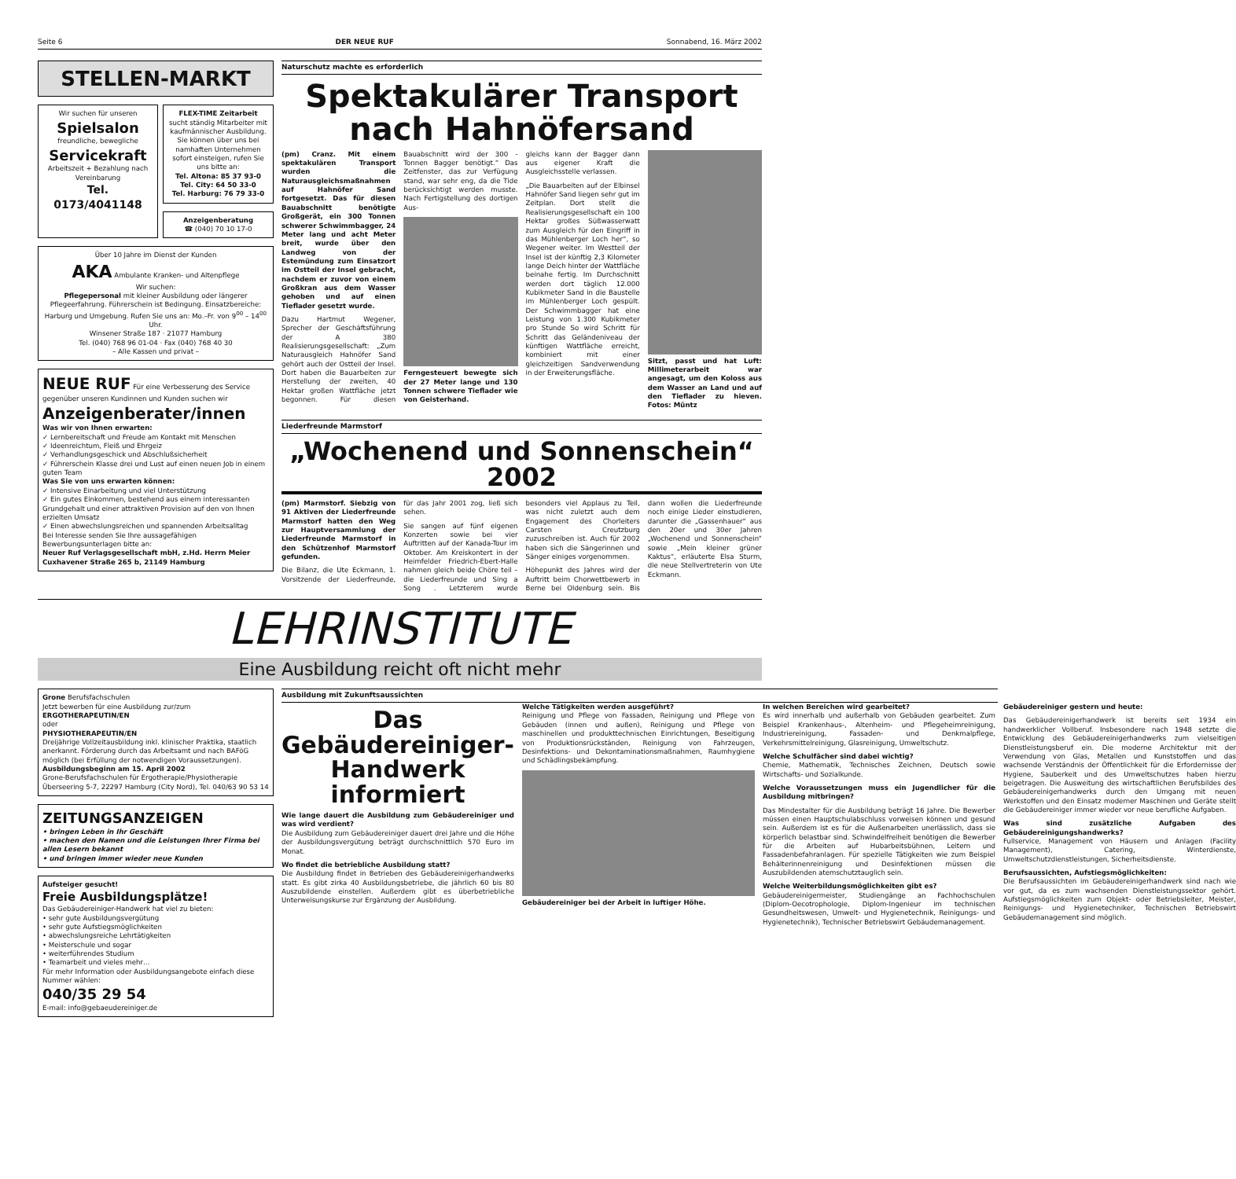Seite 6 DER NEUE RUF Sonnabend, 16. März 2002
STELLEN-MARKT
Wir suchen für unseren
Spielsalon
freundliche, bewegliche
Servicekraft
Arbeitszeit + Bezahlung nach Vereinbarung
Tel. 0173/4041148
FLEX-TIME Zeitarbeit
sucht ständig Mitarbeiter mit kaufmännischer Ausbildung. Sie können über uns bei namhaften Unternehmen sofort einsteigen, rufen Sie uns bitte an:
Tel. Altona: 85 37 93-0
Tel. City: 64 50 33-0
Tel. Harburg: 76 79 33-0
Anzeigenberatung
☎ (040) 70 10 17-0
Über 10 Jahre im Dienst der Kunden
AKA Ambulante Kranken- und Altenpflege
Wir suchen:
Pflegepersonal mit kleiner Ausbildung oder längerer Pflegeerfahrung. Führerschein ist Bedingung. Einsatzbereiche: Harburg und Umgebung. Rufen Sie uns an: Mo.–Fr. von 9<sup>00</sup> – 14<sup>00</sup> Uhr.
Winsener Straße 187 · 21077 Hamburg
Tel. (040) 768 96 01-04 · Fax (040) 768 40 30
– Alle Kassen und privat –
NEUE RUF Für eine Verbesserung des Service gegenüber unseren Kundinnen und Kunden suchen wir
Anzeigenberater/innen
Was wir von Ihnen erwarten:
✓ Lernbereitschaft und Freude am Kontakt mit Menschen
✓ Ideenreichtum, Fleiß und Ehrgeiz
✓ Verhandlungsgeschick und Abschlußsicherheit
✓ Führerschein Klasse drei und Lust auf einen neuen Job in einem guten Team
Was Sie von uns erwarten können:
✓ Intensive Einarbeitung und viel Unterstützung
✓ Ein gutes Einkommen, bestehend aus einem interessanten Grundgehalt und einer attraktiven Provision auf den von Ihnen erzielten Umsatz
✓ Einen abwechslungsreichen und spannenden Arbeitsalltag
Bei Interesse senden Sie Ihre aussagefähigen Bewerbungsunterlagen bitte an:
Neuer Ruf Verlagsgesellschaft mbH, z.Hd. Herrn Meier
Cuxhavener Straße 265 b, 21149 Hamburg
Naturschutz machte es erforderlich
Spektakulärer Transport nach Hahnöfersand
(pm) Cranz. Mit einem spektakulären Transport wurden die Naturausgleichsmaßnahmen auf Hahnöfer Sand fortgesetzt. Das für diesen Bauabschnitt benötigte Großgerät, ein 300 Tonnen schwerer Schwimmbagger, 24 Meter lang und acht Meter breit, wurde über den Landweg von der Estemündung zum Einsatzort im Ostteil der Insel gebracht, nachdem er zuvor von einem Großkran aus dem Wasser gehoben und auf einen Tieflader gesetzt wurde.
Dazu Hartmut Wegener, Sprecher der Geschäftsführung der A 380 Realisierungsgesellschaft: „Zum Naturausgleich Hahnöfer Sand gehört auch der Ostteil der Insel. Dort haben die Bauarbeiten zur Herstellung der zweiten, 40 Hektar großen Wattfläche jetzt begonnen. Für diesen Bauabschnitt wird der 300 -Tonnen Bagger benötigt.“ Das Zeitfenster, das zur Verfügung stand, war sehr eng, da die Tide berücksichtigt werden musste. Nach Fertigstellung des dortigen Aus-
Ferngesteuert bewegte sich der 27 Meter lange und 130 Tonnen schwere Tieflader wie von Geisterhand.
gleichs kann der Bagger dann aus eigener Kraft die Ausgleichsstelle verlassen.
„Die Bauarbeiten auf der Elbinsel Hahnöfer Sand liegen sehr gut im Zeitplan. Dort stellt die Realisierungsgesellschaft ein 100 Hektar großes Süßwasserwatt zum Ausgleich für den Eingriff in das Mühlenberger Loch her“, so Wegener weiter. Im Westteil der Insel ist der künftig 2,3 Kilometer lange Deich hinter der Wattfläche beinahe fertig. Im Durchschnitt werden dort täglich 12.000 Kubikmeter Sand in die Baustelle im Mühlenberger Loch gespült. Der Schwimmbagger hat eine Leistung von 1.300 Kubikmeter pro Stunde So wird Schritt für Schritt das Geländeniveau der künftigen Wattfläche erreicht, kombiniert mit einer gleichzeitigen Sandverwendung in der Erweiterungsfläche.
Sitzt, passt und hat Luft: Millimeterarbeit war angesagt, um den Koloss aus dem Wasser an Land und auf den Tieflader zu hieven. Fotos: Müntz
Liederfreunde Marmstorf
„Wochenend und Sonnenschein“ 2002
(pm) Marmstorf. Siebzig von 91 Aktiven der Liederfreunde Marmstorf hatten den Weg zur Hauptversammlung der Liederfreunde Marmstorf in den Schützenhof Marmstorf gefunden.
Die Bilanz, die Ute Eckmann, 1. Vorsitzende der Liederfreunde, für das Jahr 2001 zog, ließ sich sehen.
Sie sangen auf fünf eigenen Konzerten sowie bei vier Auftritten auf der Kanada-Tour im Oktober. Am Kreiskontert in der Heimfelder Friedrich-Ebert-Halle nahmen gleich beide Chöre teil – die Liederfreunde und Sing a Song . Letzterem wurde besonders viel Applaus zu Teil, was nicht zuletzt auch dem Engagement des Chorleiters Carsten Creutzburg zuzuschreiben ist. Auch für 2002 haben sich die Sängerinnen und Sänger einiges vorgenommen.
Höhepunkt des Jahres wird der Auftritt beim Chorwettbewerb in Berne bei Oldenburg sein. Bis dann wollen die Liederfreunde noch einige Lieder einstudieren, darunter die „Gassenhauer“ aus den 20er und 30er Jahren „Wochenend und Sonnenschein“ sowie „Mein kleiner grüner Kaktus“, erläuterte Elsa Sturm, die neue Stellvertreterin von Ute Eckmann.
LEHRINSTITUTE
Eine Ausbildung reicht oft nicht mehr
Grone Berufsfachschulen
Jetzt bewerben für eine Ausbildung zur/zum
ERGOTHERAPEUTIN/EN
oder
PHYSIOTHERAPEUTIN/EN
Dreijährige Vollzeitausbildung inkl. klinischer Praktika, staatlich anerkannt. Förderung durch das Arbeitsamt und nach BAFöG möglich (bei Erfüllung der notwendigen Voraussetzungen).
Ausbildungsbeginn am 15. April 2002
Grone-Berufsfachschulen für Ergotherapie/Physiotherapie
Überseering 5-7, 22297 Hamburg (City Nord), Tel. 040/63 90 53 14
ZEITUNGSANZEIGEN
• bringen Leben in Ihr Geschäft
• machen den Namen und die Leistungen Ihrer Firma bei allen Lesern bekannt
• und bringen immer wieder neue Kunden
Aufsteiger gesucht!
Freie Ausbildungsplätze!
Das Gebäudereiniger-Handwerk hat viel zu bieten:
• sehr gute Ausbildungsvergütung
• sehr gute Aufstiegsmöglichkeiten
• abwechslungsreiche Lehrtätigkeiten
• Meisterschule und sogar
• weiterführendes Studium
• Teamarbeit und vieles mehr…
Für mehr Information oder Ausbildungsangebote einfach diese Nummer wählen:
040/35 29 54
E-mail: info@gebaeudereiniger.de
Ausbildung mit Zukunftsaussichten
Das Gebäudereiniger-Handwerk informiert
Wie lange dauert die Ausbildung zum Gebäudereiniger und was wird verdient?
Die Ausbildung zum Gebäudereiniger dauert drei Jahre und die Höhe der Ausbildungsvergütung beträgt durchschnittlich 570 Euro im Monat.
Wo findet die betriebliche Ausbildung statt?
Die Ausbildung findet in Betrieben des Gebäudereinigerhandwerks statt. Es gibt zirka 40 Ausbildungsbetriebe, die jährlich 60 bis 80 Auszubildende einstellen. Außerdem gibt es überbetriebliche Unterweisungskurse zur Ergänzung der Ausbildung.
Welche Tätigkeiten werden ausgeführt?
Reinigung und Pflege von Fassaden, Reinigung und Pflege von Gebäuden (innen und außen), Reinigung und Pflege von maschinellen und produkttechnischen Einrichtungen, Beseitigung von Produktionsrückständen, Reinigung von Fahrzeugen, Desinfektions- und Dekontaminationsmaßnahmen, Raumhygiene und Schädlingsbekämpfung.
Gebäudereiniger bei der Arbeit in luftiger Höhe.
In welchen Bereichen wird gearbeitet?
Es wird innerhalb und außerhalb von Gebäuden gearbeitet. Zum Beispiel Krankenhaus-, Altenheim- und Pflegeheimreinigung, Industriereinigung, Fassaden- und Denkmalpflege, Verkehrsmittelreinigung, Glasreinigung, Umweltschutz.
Welche Schulfächer sind dabei wichtig?
Chemie, Mathematik, Technisches Zeichnen, Deutsch sowie Wirtschafts- und Sozialkunde.
Welche Voraussetzungen muss ein Jugendlicher für die Ausbildung mitbringen?
Das Mindestalter für die Ausbildung beträgt 16 Jahre. Die Bewerber müssen einen Hauptschulabschluss vorweisen können und gesund sein. Außerdem ist es für die Außenarbeiten unerlässlich, dass sie körperlich belastbar sind. Schwindelfreiheit benötigen die Bewerber für die Arbeiten auf Hubarbeitsbühnen, Leitern und Fassadenbefahranlagen. Für spezielle Tätigkeiten wie zum Beispiel Behälterinnenreinigung und Desinfektionen müssen die Auszubildenden atemschutztauglich sein.
Welche Weiterbildungsmöglichkeiten gibt es?
Gebäudereinigermeister, Studiengänge an Fachhochschulen (Diplom-Oecotrophologie, Diplom-Ingenieur im technischen Gesundheitswesen, Umwelt- und Hygienetechnik, Reinigungs- und Hygienetechnik), Technischer Betriebswirt Gebäudemanagement.
Gebäudereiniger gestern und heute:
Das Gebäudereinigerhandwerk ist bereits seit 1934 ein handwerklicher Vollberuf. Insbesondere nach 1948 setzte die Entwicklung des Gebäudereinigerhandwerks zum vielseitigen Dienstleistungsberuf ein. Die moderne Architektur mit der Verwendung von Glas, Metallen und Kunststoffen und das wachsende Verständnis der Öffentlichkeit für die Erfordernisse der Hygiene, Sauberkeit und des Umweltschutzes haben hierzu beigetragen. Die Ausweitung des wirtschaftlichen Berufsbildes des Gebäudereinigerhandwerks durch den Umgang mit neuen Werkstoffen und den Einsatz moderner Maschinen und Geräte stellt die Gebäudereiniger immer wieder vor neue berufliche Aufgaben.
Was sind zusätzliche Aufgaben des Gebäudereinigungshandwerks?
Fullservice, Management von Häusern und Anlagen (Facility Management), Catering, Winterdienste, Umweltschutzdienstleistungen, Sicherheitsdienste.
Berufsaussichten, Aufstiegsmöglichkeiten:
Die Berufsaussichten im Gebäudereinigerhandwerk sind nach wie vor gut, da es zum wachsenden Dienstleistungssektor gehört. Aufstiegsmöglichkeiten zum Objekt- oder Betriebsleiter, Meister, Reinigungs- und Hygienetechniker, Technischen Betriebswirt Gebäudemanagement sind möglich.